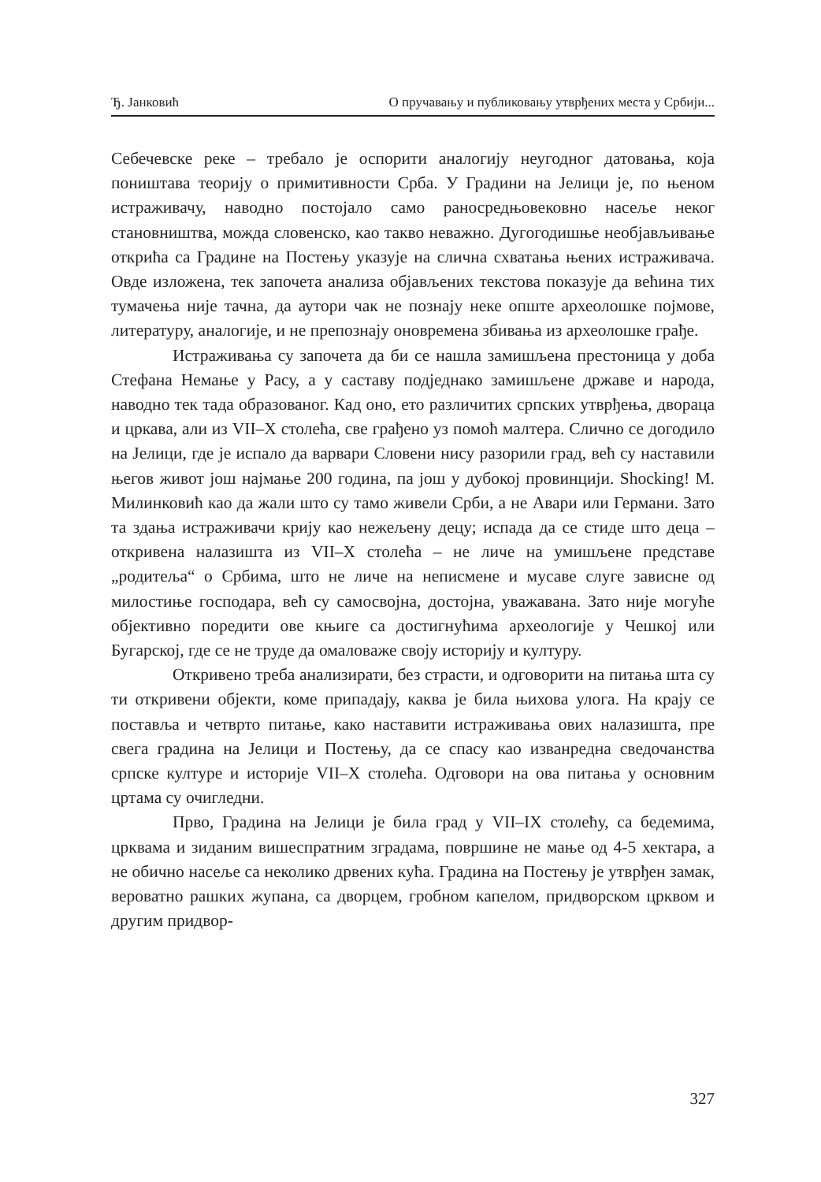Ђ. Јанковић О пручавању и публиковању утврђених места у Србији...
Себечевске реке – требало је оспорити аналогију неугодног датовања, која поништава теорију о примитивности Срба. У Градини на Јелици је, по њеном истраживачу, наводно постојало само раносредњовековно насеље неког становништва, можда словенско, као такво неважно. Дугогодишње необјављивање открића са Градине на Постењу указује на слична схватања њених истраживача. Овде изложена, тек започета анализа објављених текстова показује да већина тих тумачења није тачна, да аутори чак не познају неке опште археолошке појмове, литературу, аналогије, и не препознају оновремена збивања из археолошке грађе.
Истраживања су започета да би се нашла замишљена престоница у доба Стефана Немање у Расу, а у саставу подједнако замишљене државе и народа, наводно тек тада образованог. Кад оно, ето различитих српских утврђења, двораца и цркава, али из VII–X столећа, све грађено уз помоћ малтера. Слично се догодило на Јелици, где је испало да варвари Словени нису разорили град, већ су наставили његов живот још најмање 200 година, па још у дубокој провинцији. Shocking! М. Милинковић као да жали што су тамо живели Срби, а не Авари или Германи. Зато та здања истраживачи крију као нежељену децу; испада да се стиде што деца – откривена налазишта из VII–X столећа – не личе на умишљене представе „родитеља“ о Србима, што не личе на неписмене и мусаве слуге зависне од милостиње господара, већ су самосвојна, достојна, уважавана. Зато није могуће објективно поредити ове књиге са достигнућима археологије у Чешкој или Бугарској, где се не труде да омаловаже своју историју и културу.
Откривено треба анализирати, без страсти, и одговорити на питања шта су ти откривени објекти, коме припадају, каква је била њихова улога. На крају се поставља и четврто питање, како наставити истраживања ових налазишта, пре свега градина на Јелици и Постењу, да се спасу као изванредна сведочанства српске културе и историје VII–X столећа. Одговори на ова питања у основним цртама су очигледни.
Прво, Градина на Јелици је била град у VII–IX столећу, са бедемима, црквама и зиданим вишеспратним зградама, површине не мање од 4-5 хектара, а не обично насеље са неколико дрвених кућа. Градина на Постењу је утврђен замак, вероватно рашких жупана, са дворцем, гробном капелом, придворском црквом и другим придвор-
327